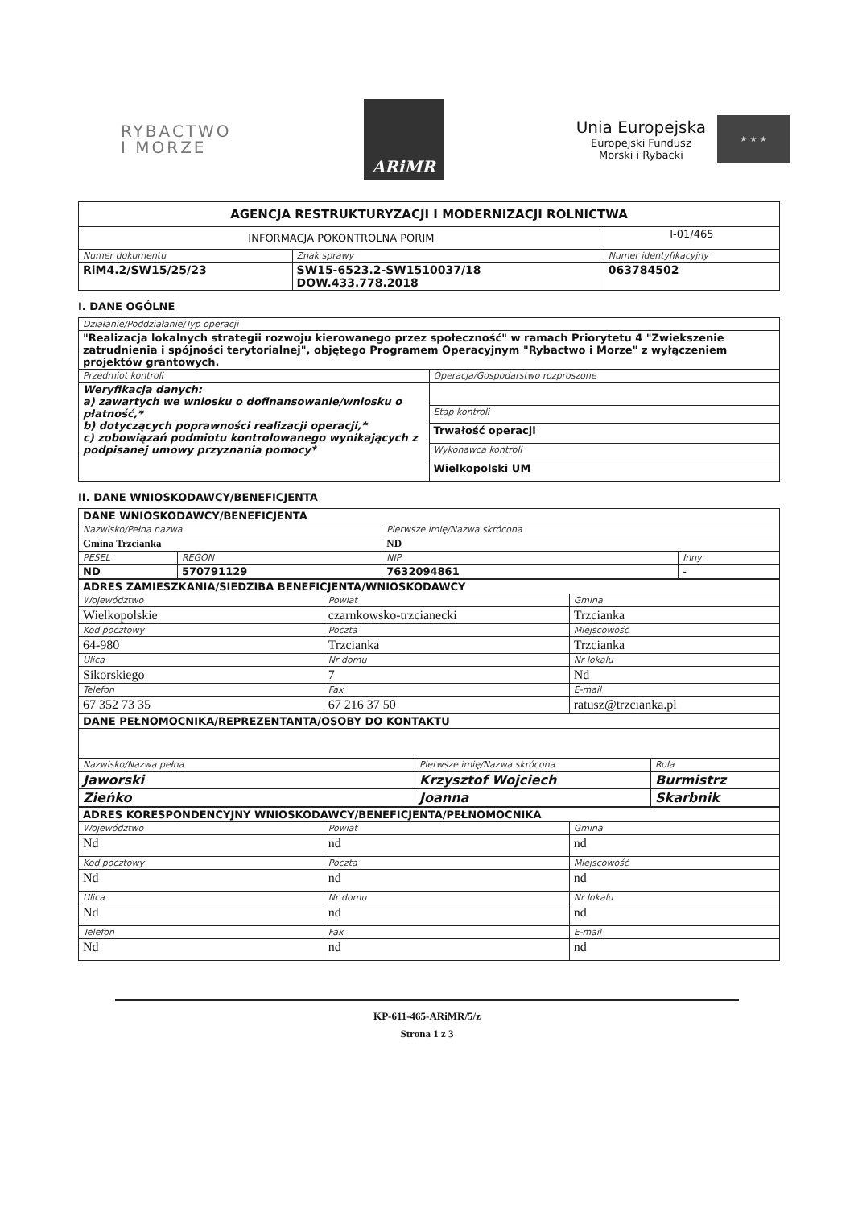RYBACTWO
I MORZE
ARiMR
Unia Europejska
Europejski Fundusz
Morski i Rybacki
★ ★ ★
| AGENCJA RESTRUKTURYZACJI I MODERNIZACJI ROLNICTWA | | |
| --- | --- | --- |
| INFORMACJA POKONTROLNA PORIM | | I-01/465 |
| Numer dokumentu | Znak sprawy | Numer identyfikacyjny |
| RiM4.2/SW15/25/23 | SW15-6523.2-SW1510037/18 DOW.433.778.2018 | 063784502 |
I. DANE OGÓLNE
| Działanie/Poddziałanie/Typ operacji | |
| "Realizacja lokalnych strategii rozwoju kierowanego przez społeczność" w ramach Priorytetu 4 "Zwiekszenie zatrudnienia i spójności terytorialnej", objętego Programem Operacyjnym "Rybactwo i Morze" z wyłączeniem projektów grantowych. | |
| Przedmiot kontroli | Operacja/Gospodarstwo rozproszone |
| Weryfikacja danych: a) zawartych we wniosku o dofinansowanie/wniosku o płatność,* b) dotyczących poprawności realizacji operacji,* c) zobowiązań podmiotu kontrolowanego wynikających z podpisanej umowy przyznania pomocy* | |
| | Etap kontroli |
| | Trwałość operacji |
| | Wykonawca kontroli |
| | Wielkopolski UM |
II. DANE WNIOSKODAWCY/BENEFICJENTA
| DANE WNIOSKODAWCY/BENEFICJENTA | | | |
| --- | --- | --- | --- |
| Nazwisko/Pełna nazwa | | Pierwsze imię/Nazwa skrócona | |
| Gmina Trzcianka | | ND | |
| PESEL | REGON | NIP | Inny |
| ND | 570791129 | 7632094861 | - |
| ADRES ZAMIESZKANIA/SIEDZIBA BENEFICJENTA/WNIOSKODAWCY | | |
| --- | --- | --- |
| Województwo | Powiat | Gmina |
| Wielkopolskie | czarnkowsko-trzcianecki | Trzcianka |
| Kod pocztowy | Poczta | Miejscowość |
| 64-980 | Trzcianka | Trzcianka |
| Ulica | Nr domu | Nr lokalu |
| Sikorskiego | 7 | Nd |
| Telefon | Fax | E-mail |
| 67 352 73 35 | 67 216 37 50 | ratusz@trzcianka.pl |
| DANE PEŁNOMOCNIKA/REPREZENTANTA/OSOBY DO KONTAKTU | | |
| --- | --- | --- |
| Nazwisko/Nazwa pełna | Pierwsze imię/Nazwa skrócona | Rola |
| Jaworski | Krzysztof Wojciech | Burmistrz |
| Zieńko | Joanna | Skarbnik |
| ADRES KORESPONDENCYJNY WNIOSKODAWCY/BENEFICJENTA/PEŁNOMOCNIKA | | |
| --- | --- | --- |
| Województwo | Powiat | Gmina |
| Nd | nd | nd |
| Kod pocztowy | Poczta | Miejscowość |
| Nd | nd | nd |
| Ulica | Nr domu | Nr lokalu |
| Nd | nd | nd |
| Telefon | Fax | E-mail |
| Nd | nd | nd |
KP-611-465-ARiMR/5/z
Strona 1 z 3